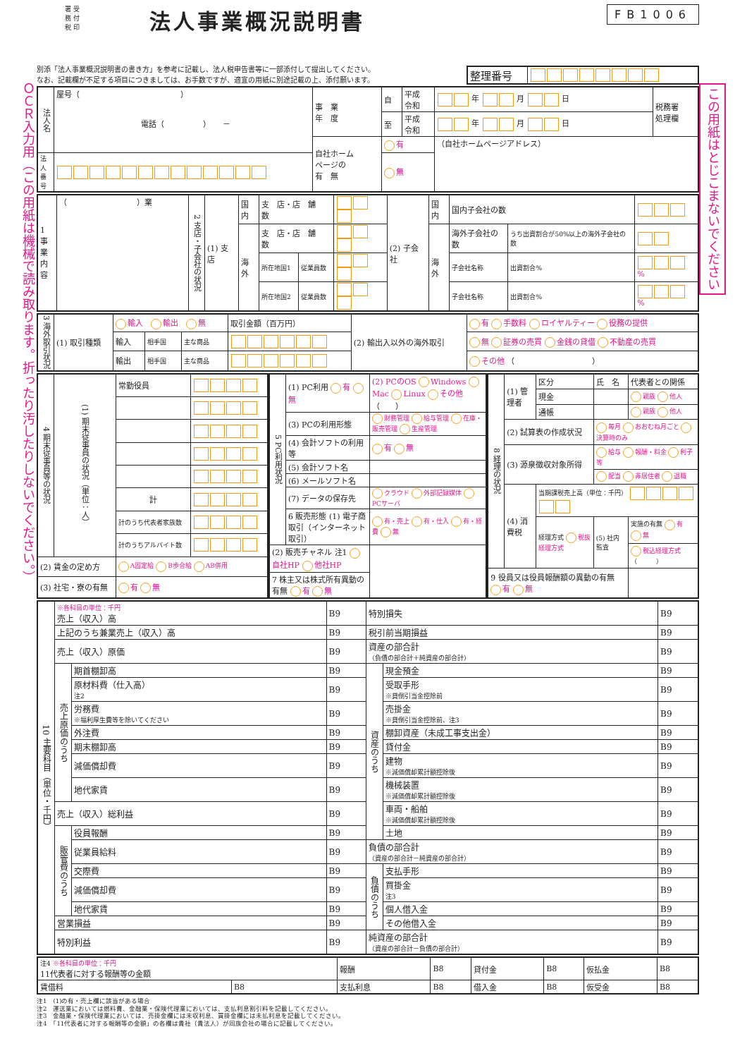ＯＣＲ入力用（この用紙は機械で読み取ります。折ったり汚したりしないでください。）
署 受
務 付
税 印
法人事業概況説明書
FB1006
別添「法人事業概況説明書の書き方」を参考に記載し、法人税申告書等に一部添付して提出してください。
なお、記載欄が不足する項目につきましては、お手数ですが、適宜の用紙に別途記載の上、添付願います。
| 整理番号 | |
| 法人名 | 屋号（ ） 電話（ ） － | 事 業 年 度 | 自 | 平成 令和 | 年 月 日 | 税務署 処理欄 |
| | | | 至 | 平成 令和 | 年 月 日 | |
| | | 自社ホーム ページの 有 無 | 有 | | （自社ホームページアドレス） | |
| 法人 番号 | | | 無 | | | |
| 1 事業内容 | （ ）業 | 2 支店・子会社の状況 | (1) 支店 | 国内 | 支 店・店 舗 数 | | | (2) 子会社 | 国内 | 国内子会社の数 | | |
| | | | | 海外 | 支 店・店 舗 数 | | | | 海外 | 海外子会社の数 | うち出資割合が50%以上の海外子会社の数 | |
| | | | | | 所在地国1 | 従業員数 | | | | 子会社名称 | 出資割合% | % |
| | | | | | 所在地国2 | 従業員数 | | | | 子会社名称 | 出資割合% | % |
| 3 海外取引状況 | (1) 取引種類 | 輸入 輸出 無 | | | 取引金額（百万円） | (2) 輸出入以外の海外取引 | 有 手数料 ロイヤルティー 役務の提供 |
| | | 輸入 | 相手国 | 主な商品 | | | 無 証券の売買 金銭の貸借 不動産の売買 |
| | | 輸出 | 相手国 | 主な商品 | | | その他 （ ） |
| 4 期末従事員等の状況 | (1) 期末従事員の状況（単位：人） | 常勤役員 | |
| | | 計 | |
| | | 計のうち代表者家族数 | |
| | | 計のうちアルバイト数 | |
| (2) 賃金の定め方 | | A固定給 B歩合給 AB併用 | |
| (3) 社宅・寮の有無 | | 有 無 | |
| 5 PC利用状況 | (1) PC利用 有 無 | (2) PCのOS Windows Mac Linux その他 （ ） |
| | (3) PCの利用形態 | 財務管理 給与管理 在庫・販売管理 生産管理 |
| | (4) 会計ソフトの利用等 | 有 無 |
| | (5) 会計ソフト名 | |
| | (6) メールソフト名 | |
| | (7) データの保存先 | クラウド 外部記録媒体 PCサーバ |
| | 6 販売形態 (1) 電子商取引（インターネット取引） | 有・売上 有・仕入 有・経費 無 |
| (2) 販売チャネル 注1 自社HP 他社HP | | |
| 7 株主又は株式所有異動の有無 有 無 | | |
| 8 経理の状況 | (1) 管理者 | 区分 | 氏 名 | 代表者との関係 |
| | | 現金 | | 親族 他人 |
| | | 通帳 | | 親族 他人 |
| | (2) 試算表の作成状況 | | 毎月 おおむね月ごと 決算時のみ | |
| | (3) 源泉徴収対象所得 | | 給与 報酬・料金 利子等 | |
| | | | 配当 非居住者 退職 | |
| | (4) 消費税 | 当期課税売上高（単位：千円） | | |
| | | 経理方式 税抜経理方式 | (5) 社内監査 | 実施の有無 有 無 |
| | | | | 税込経理方式 （ ） |
| 9 役員又は役員報酬額の異動の有無 有 無 | | | | |
| 10 主要科目（単位・千円） | ※各科目の単位：千円 売上（収入）高 | | B9 | 特別損失 | | B9 |
| | 上記のうち兼業売上（収入）高 | | B9 | 税引前当期損益 | | B9 |
| | 売上（収入）原価 | | B9 | 資産の部合計 （負債の部合計＋純資産の部合計） | | B9 |
| | 売上原価のうち | 期首棚卸高 | B9 | 資産のうち | 現金預金 | B9 |
| | | 原材料費（仕入高） 注2 | B9 | | 受取手形 ※貸倒引当金控除前 | B9 |
| | | 労務費 ※福利厚生費等を除いてください | B9 | | 売掛金 ※貸倒引当金控除前、注3 | B9 |
| | | 外注費 | B9 | | 棚卸資産（未成工事支出金） | B9 |
| | | 期末棚卸高 | B9 | | 貸付金 | B9 |
| | | 減価償却費 | B9 | | 建物 ※減価償却累計額控除後 | B9 |
| | | 地代家賃 | B9 | | 機械装置 ※減価償却累計額控除後 | B9 |
| | 売上（収入）総利益 | | B9 | | 車両・船舶 ※減価償却累計額控除後 | B9 |
| | 販管費のうち | 役員報酬 | B9 | | 土地 | B9 |
| | | 従業員給料 | B9 | 負債の部合計 （資産の部合計－純資産の部合計） | | B9 |
| | | 交際費 | B9 | 負債のうち | 支払手形 | B9 |
| | | 減価償却費 | B9 | | 買掛金 注3 | B9 |
| | | 地代家賃 | B9 | | 個人借入金 | B9 |
| | 営業損益 | | B9 | | その他借入金 | B9 |
| | 特別利益 | | B9 | 純資産の部合計 （資産の部合計－負債の部合計） | | B9 |
| 注4 ※各科目の単位：千円 11代表者に対する報酬等の金額 | | 報酬 | B8 | 貸付金 | B8 | 仮払金 | B8 |
| 賃借料 | B8 | 支払利息 | B8 | 借入金 | B8 | 仮受金 | B8 |
注1　(1)の有・売上欄に該当がある場合
注2　運送業においては燃料費、金融業・保険代理業においては、支払利息割引料を記載してください。
注3　金融業・保険代理業においては、売掛金欄には未収利息、買掛金欄には未払利息を記載してください。
注4　「11代表者に対する報酬等の金額」の各欄は貴社（貴法人）が同族会社の場合に記載してください。
この用紙はとじこまないでください